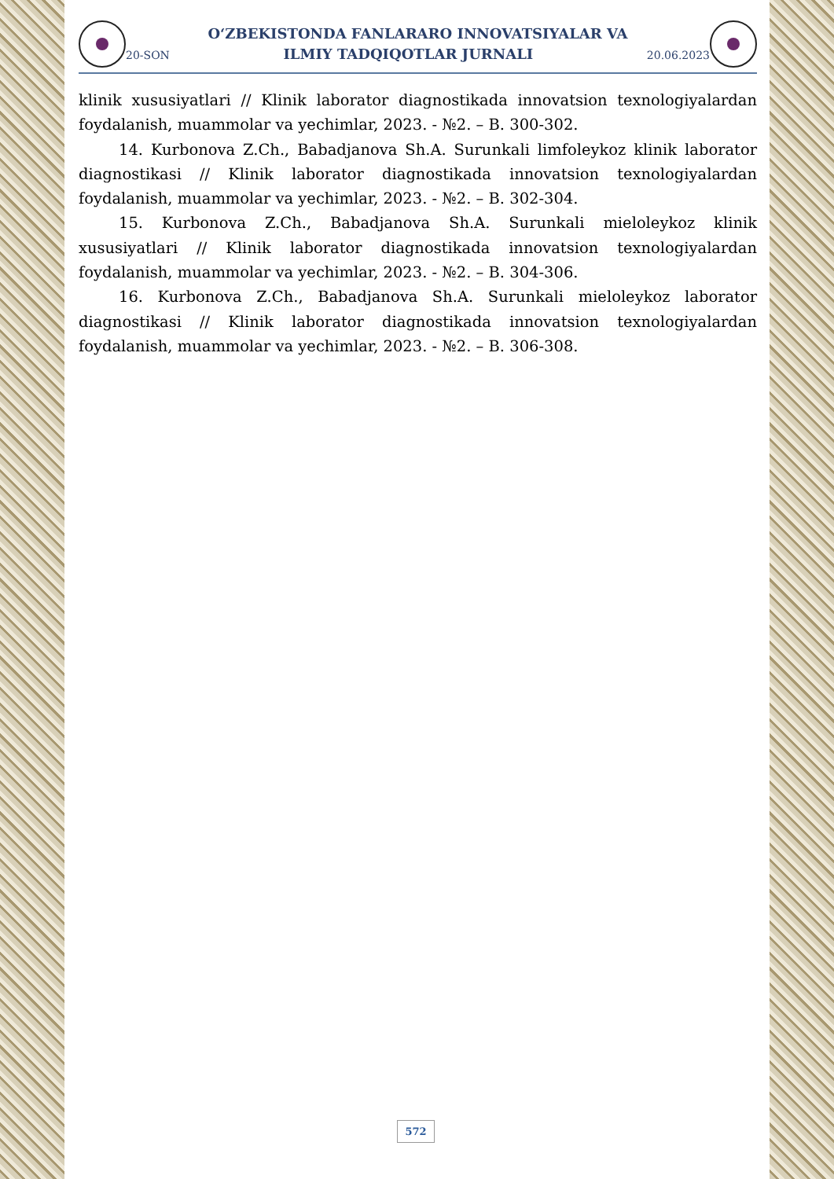O‘ZBEKISTONDA FANLARARO INNOVATSIYALAR VA
20-SON ILMIY TADQIQOTLAR JURNALI 20.06.2023
klinik xususiyatlari // Klinik laborator diagnostikada innovatsion texnologiyalardan foydalanish, muammolar va yechimlar, 2023. - №2. – B. 300-302.
14. Kurbonova Z.Ch., Babadjanova Sh.A. Surunkali limfoleykoz klinik laborator diagnostikasi // Klinik laborator diagnostikada innovatsion texnologiyalardan foydalanish, muammolar va yechimlar, 2023. - №2. – B. 302-304.
15. Kurbonova Z.Ch., Babadjanova Sh.A. Surunkali mieloleykoz klinik xususiyatlari // Klinik laborator diagnostikada innovatsion texnologiyalardan foydalanish, muammolar va yechimlar, 2023. - №2. – B. 304-306.
16. Kurbonova Z.Ch., Babadjanova Sh.A. Surunkali mieloleykoz laborator diagnostikasi // Klinik laborator diagnostikada innovatsion texnologiyalardan foydalanish, muammolar va yechimlar, 2023. - №2. – B. 306-308.
572